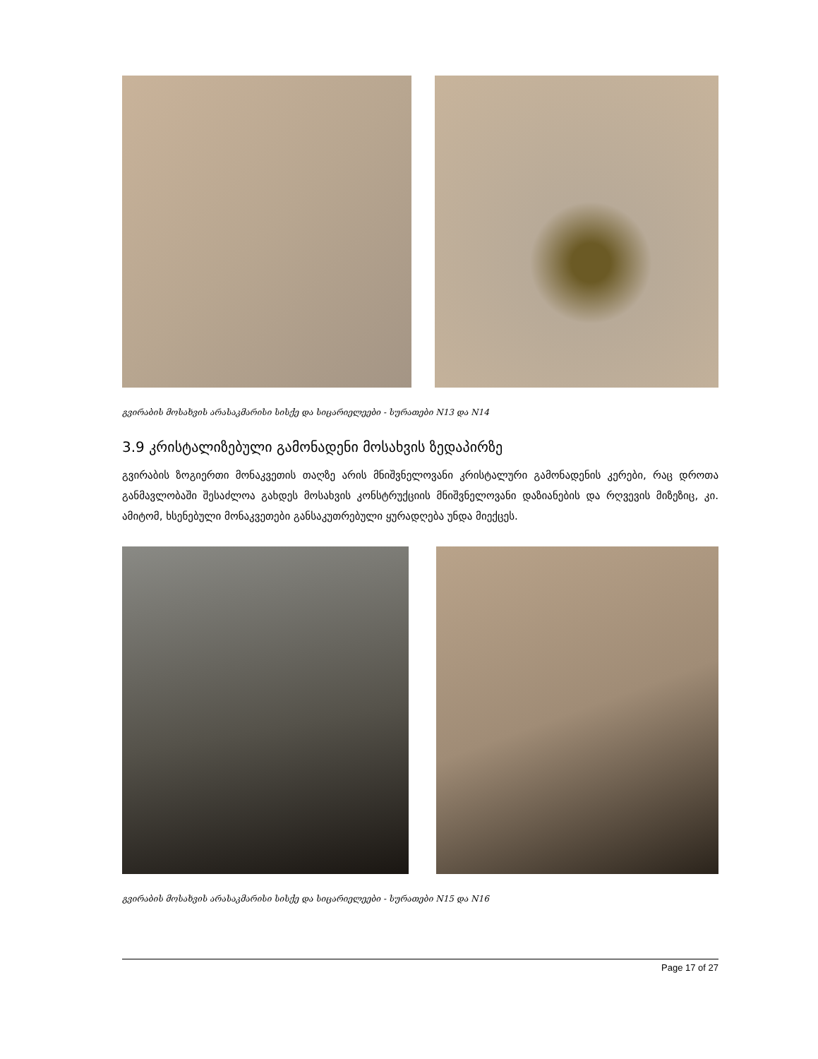გვირაბის მოსახვის არასაკმარისი სისქე და სიცარიელეები - სურათები N13 და N14
3.9 კრისტალიზებული გამონადენი მოსახვის ზედაპირზე
გვირაბის ზოგიერთი მონაკვეთის თაღზე არის მნიშვნელოვანი კრისტალური გამონადენის კერები, რაც დროთა განმავლობაში შესაძლოა გახდეს მოსახვის კონსტრუქციის მნიშვნელოვანი დაზიანების და რღვევის მიზეზიც, კი. ამიტომ, ხსენებული მონაკვეთები განსაკუთრებული ყურადღება უნდა მიექცეს.
გვირაბის მოსახვის არასაკმარისი სისქე და სიცარიელეები - სურათები N15 და N16
Page 17 of 27